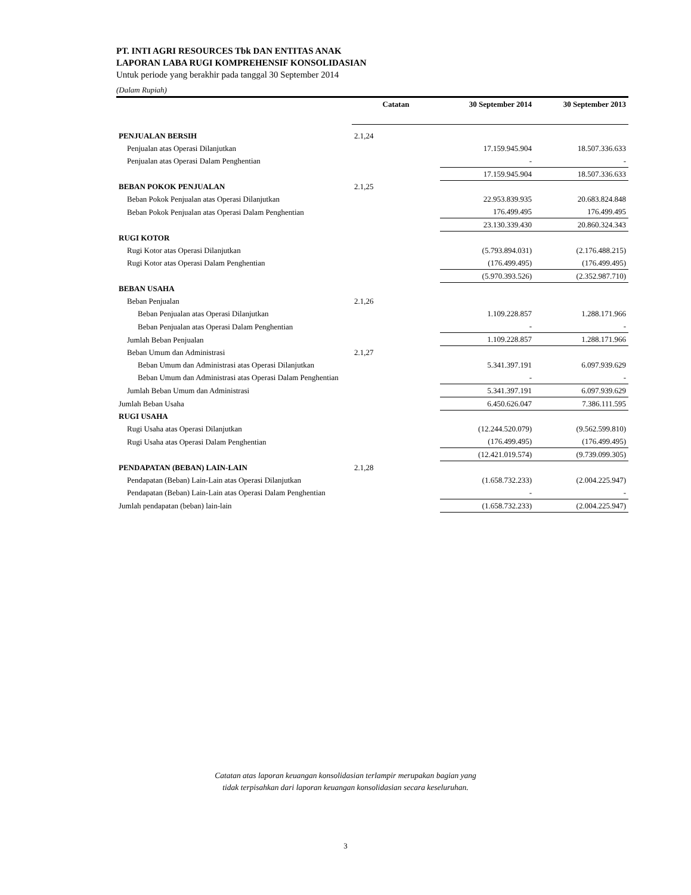PT. INTI AGRI RESOURCES Tbk DAN ENTITAS ANAK
LAPORAN LABA RUGI KOMPREHENSIF KONSOLIDASIAN
Untuk periode yang berakhir pada tanggal 30 September 2014
(Dalam Rupiah)
| | Catatan | 30 September 2014 | 30 September 2013 |
| --- | --- | --- | --- |
| PENJUALAN BERSIH | 2.1,24 | | |
| Penjualan atas Operasi Dilanjutkan | | 17.159.945.904 | 18.507.336.633 |
| Penjualan atas Operasi Dalam Penghentian | | - | - |
| | | 17.159.945.904 | 18.507.336.633 |
| BEBAN POKOK PENJUALAN | 2.1,25 | | |
| Beban Pokok Penjualan atas Operasi Dilanjutkan | | 22.953.839.935 | 20.683.824.848 |
| Beban Pokok Penjualan atas Operasi Dalam Penghentian | | 176.499.495 | 176.499.495 |
| | | 23.130.339.430 | 20.860.324.343 |
| RUGI KOTOR | | | |
| Rugi Kotor atas Operasi Dilanjutkan | | (5.793.894.031) | (2.176.488.215) |
| Rugi Kotor atas Operasi Dalam Penghentian | | (176.499.495) | (176.499.495) |
| | | (5.970.393.526) | (2.352.987.710) |
| BEBAN USAHA | | | |
| Beban Penjualan | 2.1,26 | | |
| Beban Penjualan atas Operasi Dilanjutkan | | 1.109.228.857 | 1.288.171.966 |
| Beban Penjualan atas Operasi Dalam Penghentian | | - | - |
| Jumlah Beban Penjualan | | 1.109.228.857 | 1.288.171.966 |
| Beban Umum dan Administrasi | 2.1,27 | | |
| Beban Umum dan Administrasi atas Operasi Dilanjutkan | | 5.341.397.191 | 6.097.939.629 |
| Beban Umum dan Administrasi atas Operasi Dalam Penghentian | | - | - |
| Jumlah Beban Umum dan Administrasi | | 5.341.397.191 | 6.097.939.629 |
| Jumlah Beban Usaha | | 6.450.626.047 | 7.386.111.595 |
| RUGI USAHA | | | |
| Rugi Usaha atas Operasi Dilanjutkan | | (12.244.520.079) | (9.562.599.810) |
| Rugi Usaha atas Operasi Dalam Penghentian | | (176.499.495) | (176.499.495) |
| | | (12.421.019.574) | (9.739.099.305) |
| PENDAPATAN (BEBAN) LAIN-LAIN | 2.1,28 | | |
| Pendapatan (Beban) Lain-Lain atas Operasi Dilanjutkan | | (1.658.732.233) | (2.004.225.947) |
| Pendapatan (Beban) Lain-Lain atas Operasi Dalam Penghentian | | - | - |
| Jumlah pendapatan (beban) lain-lain | | (1.658.732.233) | (2.004.225.947) |
Catatan atas laporan keuangan konsolidasian terlampir merupakan bagian yang
tidak terpisahkan dari laporan keuangan konsolidasian secara keseluruhan.
3